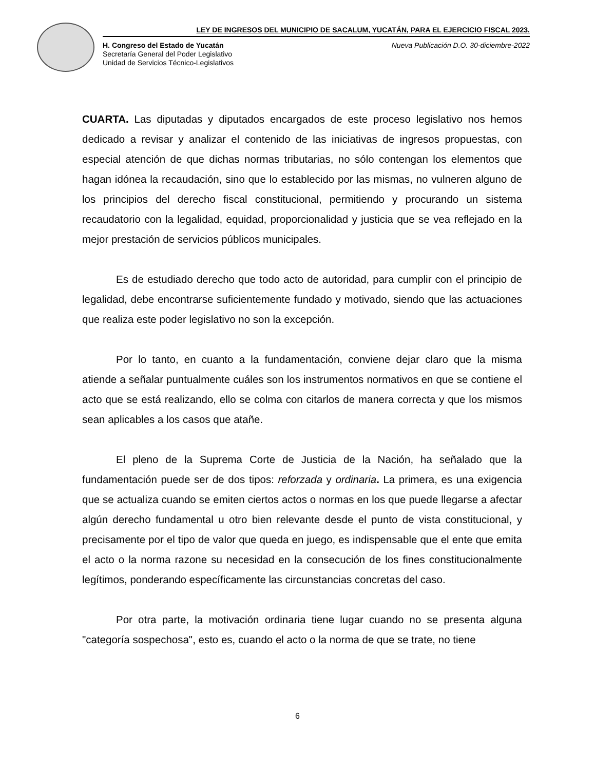LEY DE INGRESOS DEL MUNICIPIO DE SACALUM, YUCATÁN, PARA EL EJERCICIO FISCAL 2023.
H. Congreso del Estado de Yucatán
Secretaría General del Poder Legislativo
Unidad de Servicios Técnico-Legislativos
Nueva Publicación D.O. 30-diciembre-2022
CUARTA. Las diputadas y diputados encargados de este proceso legislativo nos hemos dedicado a revisar y analizar el contenido de las iniciativas de ingresos propuestas, con especial atención de que dichas normas tributarias, no sólo contengan los elementos que hagan idónea la recaudación, sino que lo establecido por las mismas, no vulneren alguno de los principios del derecho fiscal constitucional, permitiendo y procurando un sistema recaudatorio con la legalidad, equidad, proporcionalidad y justicia que se vea reflejado en la mejor prestación de servicios públicos municipales.
Es de estudiado derecho que todo acto de autoridad, para cumplir con el principio de legalidad, debe encontrarse suficientemente fundado y motivado, siendo que las actuaciones que realiza este poder legislativo no son la excepción.
Por lo tanto, en cuanto a la fundamentación, conviene dejar claro que la misma atiende a señalar puntualmente cuáles son los instrumentos normativos en que se contiene el acto que se está realizando, ello se colma con citarlos de manera correcta y que los mismos sean aplicables a los casos que atañe.
El pleno de la Suprema Corte de Justicia de la Nación, ha señalado que la fundamentación puede ser de dos tipos: reforzada y ordinaria. La primera, es una exigencia que se actualiza cuando se emiten ciertos actos o normas en los que puede llegarse a afectar algún derecho fundamental u otro bien relevante desde el punto de vista constitucional, y precisamente por el tipo de valor que queda en juego, es indispensable que el ente que emita el acto o la norma razone su necesidad en la consecución de los fines constitucionalmente legítimos, ponderando específicamente las circunstancias concretas del caso.
Por otra parte, la motivación ordinaria tiene lugar cuando no se presenta alguna "categoría sospechosa", esto es, cuando el acto o la norma de que se trate, no tiene
6